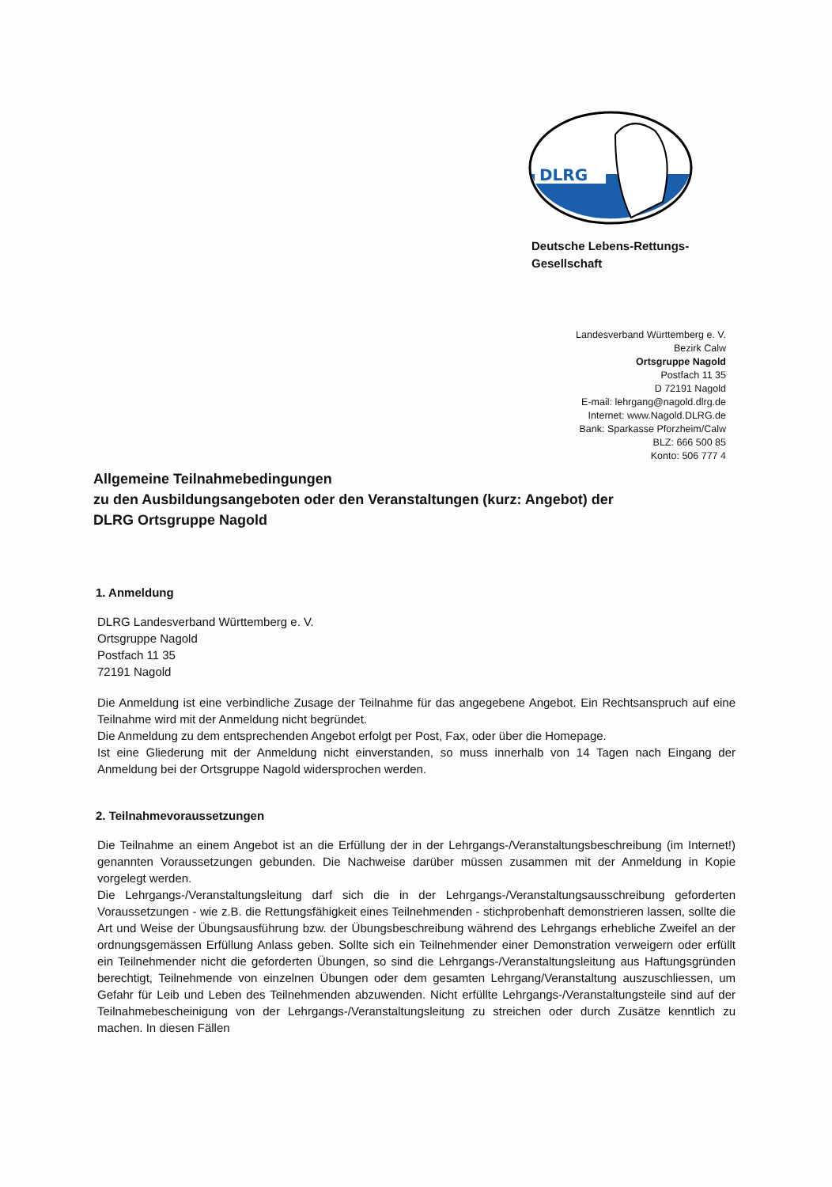DLRG
Deutsche Lebens-Rettungs-
Gesellschaft
Landesverband Württemberg e. V.
Bezirk Calw
Ortsgruppe Nagold
Postfach 11 35
D 72191 Nagold
E-mail: lehrgang@nagold.dlrg.de
Internet: www.Nagold.DLRG.de
Bank: Sparkasse Pforzheim/Calw
BLZ: 666 500 85
Konto: 506 777 4
Allgemeine Teilnahmebedingungen
zu den Ausbildungsangeboten oder den Veranstaltungen (kurz: Angebot) der
DLRG Ortsgruppe Nagold
1. Anmeldung
DLRG Landesverband Württemberg e. V.
Ortsgruppe Nagold
Postfach 11 35
72191 Nagold
Die Anmeldung ist eine verbindliche Zusage der Teilnahme für das angegebene Angebot. Ein Rechtsanspruch auf eine Teilnahme wird mit der Anmeldung nicht begründet.
Die Anmeldung zu dem entsprechenden Angebot erfolgt per Post, Fax, oder über die Homepage.
Ist eine Gliederung mit der Anmeldung nicht einverstanden, so muss innerhalb von 14 Tagen nach Eingang der Anmeldung bei der Ortsgruppe Nagold widersprochen werden.
2. Teilnahmevoraussetzungen
Die Teilnahme an einem Angebot ist an die Erfüllung der in der Lehrgangs-/Veranstaltungsbeschreibung (im Internet!) genannten Voraussetzungen gebunden. Die Nachweise darüber müssen zusammen mit der Anmeldung in Kopie vorgelegt werden.
Die Lehrgangs-/Veranstaltungsleitung darf sich die in der Lehrgangs-/Veranstaltungsausschreibung geforderten Voraussetzungen - wie z.B. die Rettungsfähigkeit eines Teilnehmenden - stichprobenhaft demonstrieren lassen, sollte die Art und Weise der Übungsausführung bzw. der Übungsbeschreibung während des Lehrgangs erhebliche Zweifel an der ordnungsgemässen Erfüllung Anlass geben. Sollte sich ein Teilnehmender einer Demonstration verweigern oder erfüllt ein Teilnehmender nicht die geforderten Übungen, so sind die Lehrgangs-/Veranstaltungsleitung aus Haftungsgründen berechtigt, Teilnehmende von einzelnen Übungen oder dem gesamten Lehrgang/Veranstaltung auszuschliessen, um Gefahr für Leib und Leben des Teilnehmenden abzuwenden. Nicht erfüllte Lehrgangs-/Veranstaltungsteile sind auf der Teilnahmebescheinigung von der Lehrgangs-/Veranstaltungsleitung zu streichen oder durch Zusätze kenntlich zu machen. In diesen Fällen